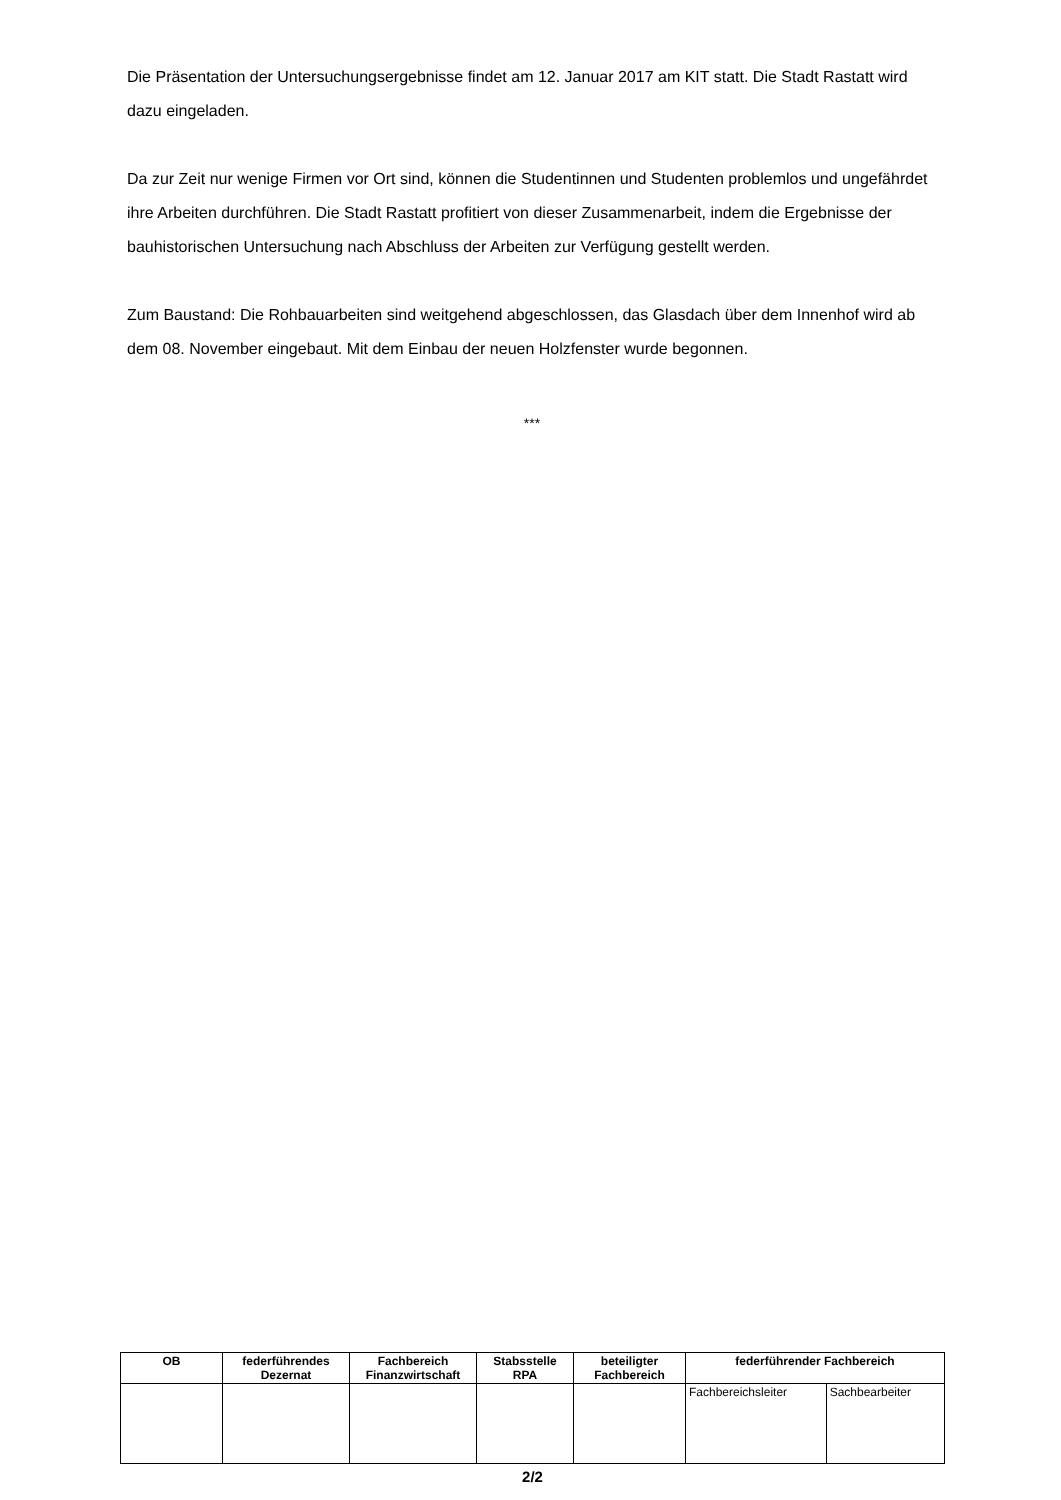Die Präsentation der Untersuchungsergebnisse findet am 12. Januar 2017 am KIT statt. Die Stadt Rastatt wird dazu eingeladen.
Da zur Zeit nur wenige Firmen vor Ort sind, können die Studentinnen und Studenten problemlos und ungefährdet ihre Arbeiten durchführen. Die Stadt Rastatt profitiert von dieser Zusammenarbeit, indem die Ergebnisse der bauhistorischen Untersuchung nach Abschluss der Arbeiten zur Verfügung gestellt werden.
Zum Baustand: Die Rohbauarbeiten sind weitgehend abgeschlossen, das Glasdach über dem Innenhof wird ab dem 08. November eingebaut. Mit dem Einbau der neuen Holzfenster wurde begonnen.
***
| OB | federführendes Dezernat | Fachbereich Finanzwirtschaft | Stabsstelle RPA | beteiligter Fachbereich | federführender Fachbereich | |
| --- | --- | --- | --- | --- | --- | --- |
| | | | | | Fachbereichsleiter | Sachbearbeiter |
2/2